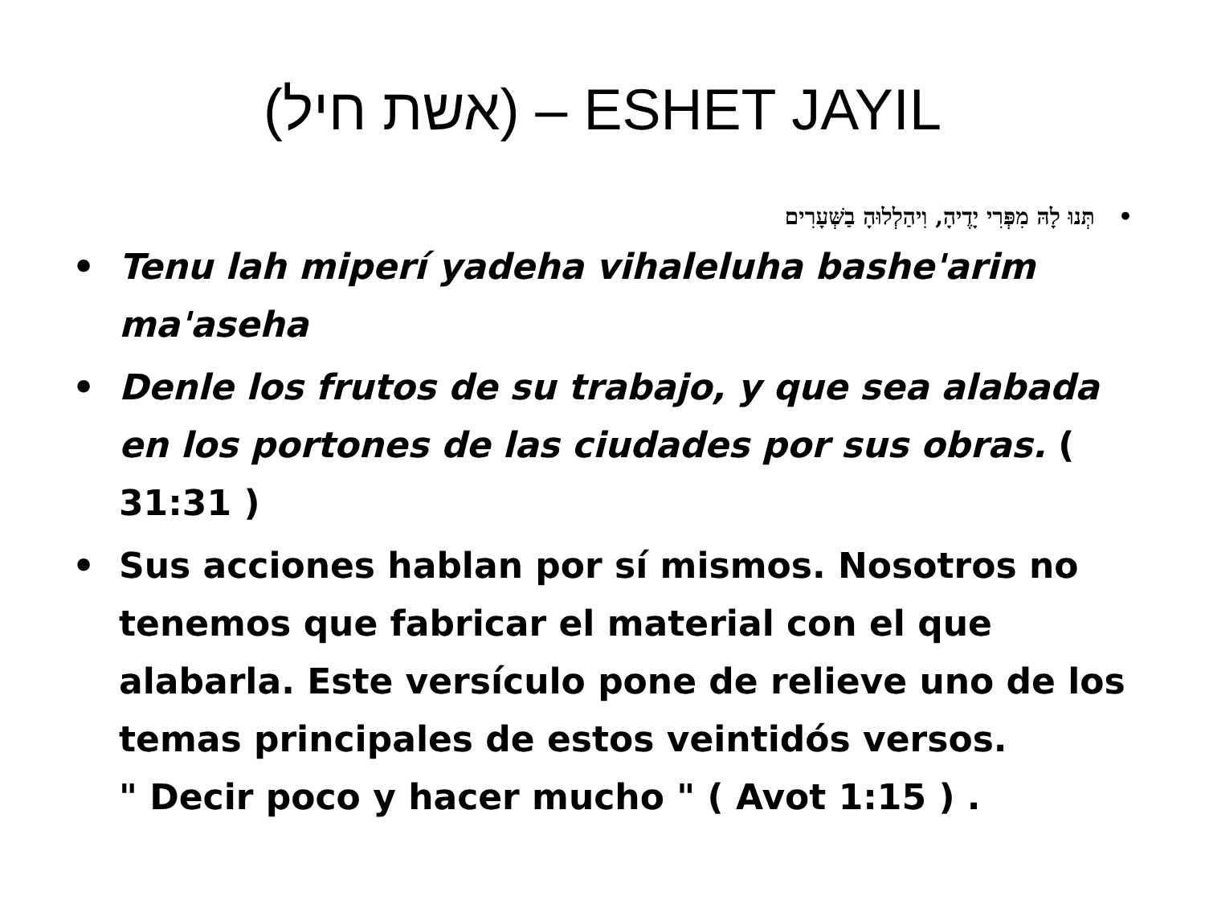(אשת חיל) – ESHET JAYIL
• תְּנוּ לָהּ מִפְּרִי יָדֶיהָ, וִיהַלְלוּהָ בַשְּׁעָרִים
• Tenu lah miperí yadeha vihaleluha bashe'arim ma'aseha
• Denle los frutos de su trabajo, y que sea alabada en los portones de las ciudades por sus obras. ( 31:31 )
• Sus acciones hablan por sí mismos. Nosotros no tenemos que fabricar el material con el que alabarla. Este versículo pone de relieve uno de los temas principales de estos veintidós versos.
" Decir poco y hacer mucho " ( Avot 1:15 ) .